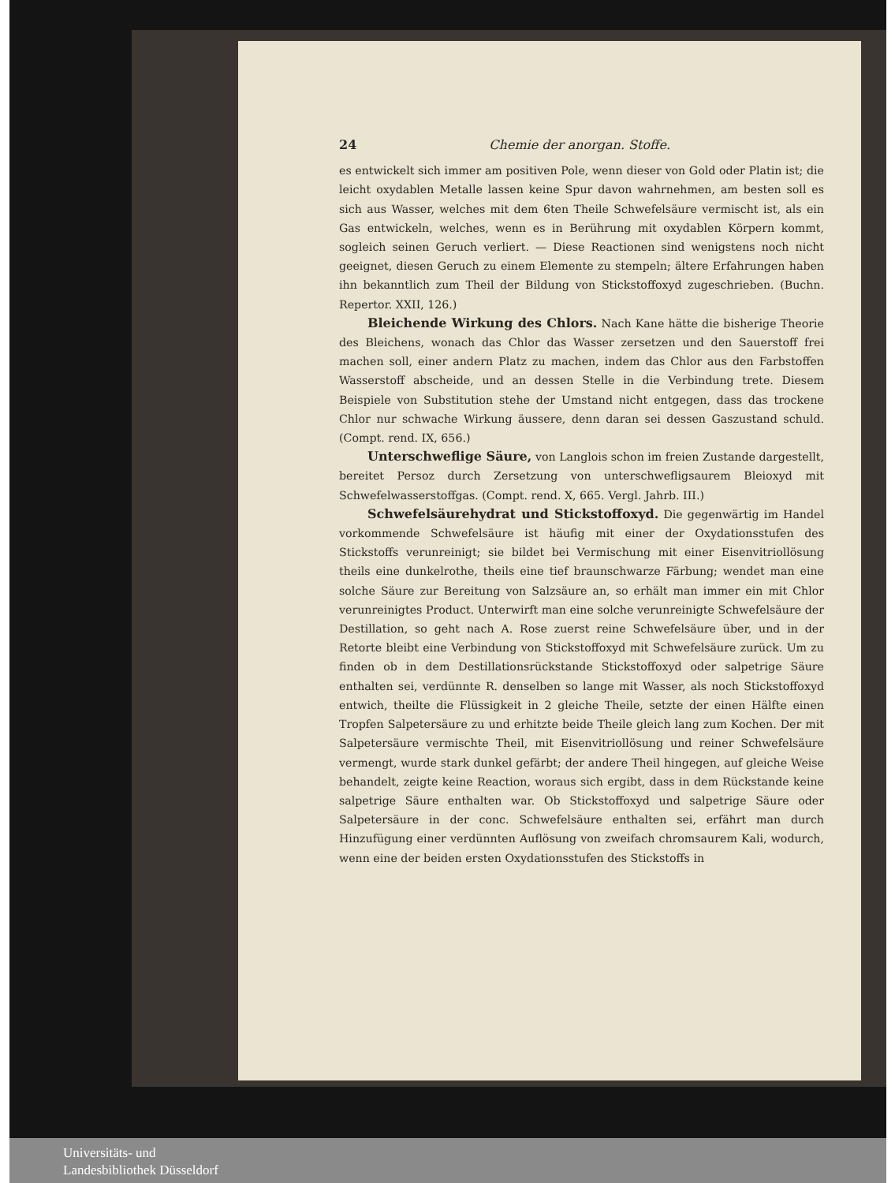24 Chemie der anorgan. Stoffe.
es entwickelt sich immer am positiven Pole, wenn dieser von Gold oder Platin ist; die leicht oxydablen Metalle lassen keine Spur davon wahrnehmen, am besten soll es sich aus Wasser, welches mit dem 6ten Theile Schwefelsäure vermischt ist, als ein Gas entwickeln, welches, wenn es in Berührung mit oxydablen Körpern kommt, sogleich seinen Geruch verliert. — Diese Reactionen sind wenigstens noch nicht geeignet, diesen Geruch zu einem Elemente zu stempeln; ältere Erfahrungen haben ihn bekanntlich zum Theil der Bildung von Stickstoffoxyd zugeschrieben. (Buchn. Repertor. XXII, 126.)
Bleichende Wirkung des Chlors. Nach Kane hätte die bisherige Theorie des Bleichens, wonach das Chlor das Wasser zersetzen und den Sauerstoff frei machen soll, einer andern Platz zu machen, indem das Chlor aus den Farbstoffen Wasserstoff abscheide, und an dessen Stelle in die Verbindung trete. Diesem Beispiele von Substitution stehe der Umstand nicht entgegen, dass das trockene Chlor nur schwache Wirkung äussere, denn daran sei dessen Gaszustand schuld. (Compt. rend. IX, 656.)
Unterschweflige Säure, von Langlois schon im freien Zustande dargestellt, bereitet Persoz durch Zersetzung von unterschwefligsaurem Bleioxyd mit Schwefelwasserstoffgas. (Compt. rend. X, 665. Vergl. Jahrb. III.)
Schwefelsäurehydrat und Stickstoffoxyd. Die gegenwärtig im Handel vorkommende Schwefelsäure ist häufig mit einer der Oxydationsstufen des Stickstoffs verunreinigt; sie bildet bei Vermischung mit einer Eisenvitriollösung theils eine dunkelrothe, theils eine tief braunschwarze Färbung; wendet man eine solche Säure zur Bereitung von Salzsäure an, so erhält man immer ein mit Chlor verunreinigtes Product. Unterwirft man eine solche verunreinigte Schwefelsäure der Destillation, so geht nach A. Rose zuerst reine Schwefelsäure über, und in der Retorte bleibt eine Verbindung von Stickstoffoxyd mit Schwefelsäure zurück. Um zu finden ob in dem Destillationsrückstande Stickstoffoxyd oder salpetrige Säure enthalten sei, verdünnte R. denselben so lange mit Wasser, als noch Stickstoffoxyd entwich, theilte die Flüssigkeit in 2 gleiche Theile, setzte der einen Hälfte einen Tropfen Salpetersäure zu und erhitzte beide Theile gleich lang zum Kochen. Der mit Salpetersäure vermischte Theil, mit Eisenvitriollösung und reiner Schwefelsäure vermengt, wurde stark dunkel gefärbt; der andere Theil hingegen, auf gleiche Weise behandelt, zeigte keine Reaction, woraus sich ergibt, dass in dem Rückstande keine salpetrige Säure enthalten war. Ob Stickstoffoxyd und salpetrige Säure oder Salpetersäure in der conc. Schwefelsäure enthalten sei, erfährt man durch Hinzufügung einer verdünnten Auflösung von zweifach chromsaurem Kali, wodurch, wenn eine der beiden ersten Oxydationsstufen des Stickstoffs in
Universitäts- und
Landesbibliothek Düsseldorf